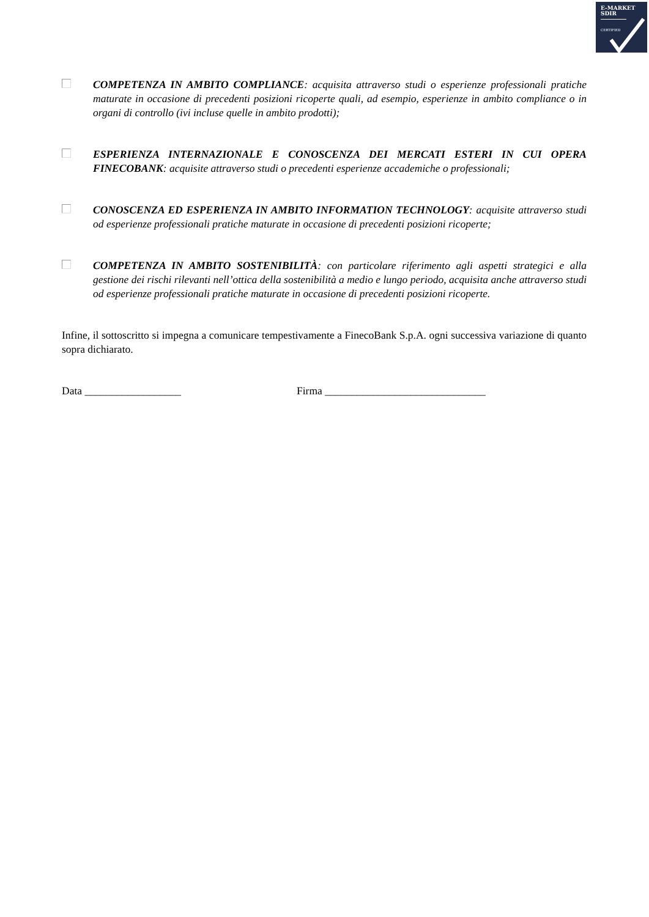E-MARKET
SDIR
CERTIFIED
COMPETENZA IN AMBITO COMPLIANCE: acquisita attraverso studi o esperienze professionali pratiche maturate in occasione di precedenti posizioni ricoperte quali, ad esempio, esperienze in ambito compliance o in organi di controllo (ivi incluse quelle in ambito prodotti);
ESPERIENZA INTERNAZIONALE E CONOSCENZA DEI MERCATI ESTERI IN CUI OPERA FINECOBANK: acquisite attraverso studi o precedenti esperienze accademiche o professionali;
CONOSCENZA ED ESPERIENZA IN AMBITO INFORMATION TECHNOLOGY: acquisite attraverso studi od esperienze professionali pratiche maturate in occasione di precedenti posizioni ricoperte;
COMPETENZA IN AMBITO SOSTENIBILITÀ: con particolare riferimento agli aspetti strategici e alla gestione dei rischi rilevanti nell’ottica della sostenibilità a medio e lungo periodo, acquisita anche attraverso studi od esperienze professionali pratiche maturate in occasione di precedenti posizioni ricoperte.
Infine, il sottoscritto si impegna a comunicare tempestivamente a FinecoBank S.p.A. ogni successiva variazione di quanto sopra dichiarato.
Data __________________ Firma ______________________________